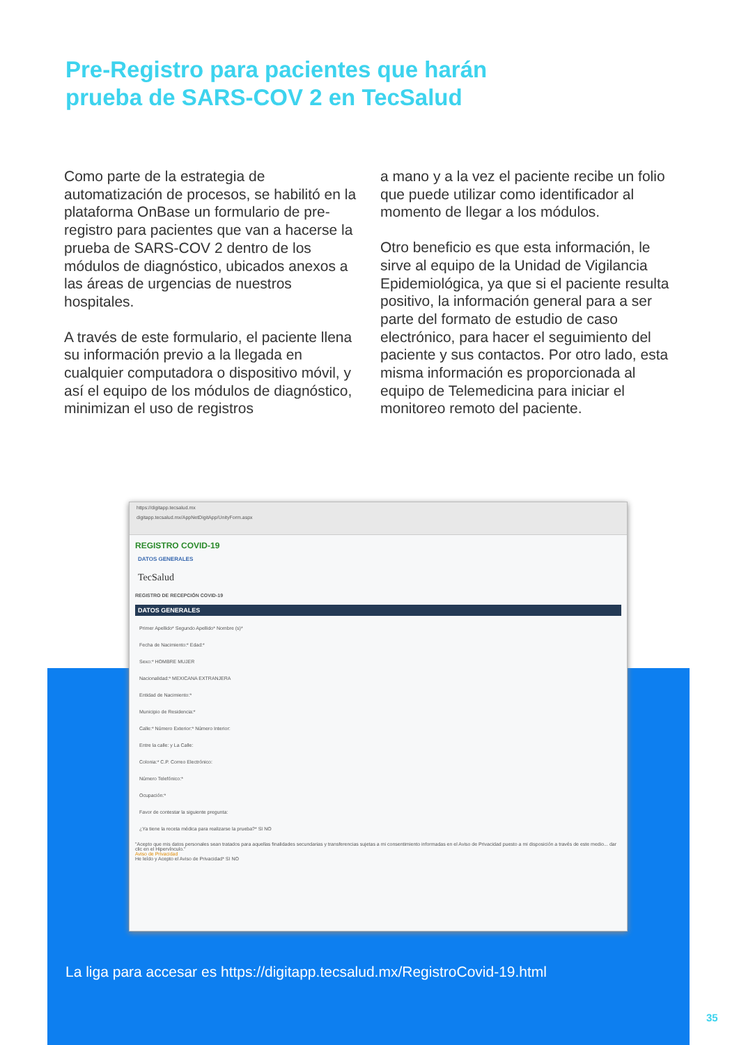Pre-Registro para pacientes que harán
prueba de SARS-COV 2 en TecSalud
Como parte de la estrategia de automatización de procesos, se habilitó en la plataforma OnBase un formulario de pre-registro para pacientes que van a hacerse la prueba de SARS-COV 2 dentro de los módulos de diagnóstico, ubicados anexos a las áreas de urgencias de nuestros hospitales.
A través de este formulario, el paciente llena su información previo a la llegada en cualquier computadora o dispositivo móvil, y así el equipo de los módulos de diagnóstico, minimizan el uso de registros
a mano y a la vez el paciente recibe un folio que puede utilizar como identificador al momento de llegar a los módulos.
Otro beneficio es que esta información, le sirve al equipo de la Unidad de Vigilancia Epidemiológica, ya que si el paciente resulta positivo, la información general para a ser parte del formato de estudio de caso electrónico, para hacer el seguimiento del paciente y sus contactos. Por otro lado, esta misma información es proporcionada al equipo de Telemedicina para iniciar el monitoreo remoto del paciente.
https://digitapp.tecsalud.mx
digitapp.tecsalud.mx/AppNetDigitApp/UnityForm.aspx
REGISTRO COVID-19
DATOS GENERALES
TecSalud
REGISTRO DE RECEPCIÓN COVID-19
DATOS GENERALES
Primer Apellido* Segundo Apellido* Nombre (s)*
Fecha de Nacimiento:* Edad:*
Sexo:* HOMBRE MUJER
Nacionalidad:* MEXICANA EXTRANJERA
Entidad de Nacimiento:*
Municipio de Residencia:*
Calle:* Número Exterior:* Número Interior:
Entre la calle: y La Calle:
Colonia:* C.P. Correo Electrónico:
Número Telefónico:*
Ocupación:*
Favor de contestar la siguiente pregunta:
¿Ya tiene la receta médica para realizarse la prueba?* SI NO
"Acepto que mis datos personales sean tratados para aquellas finalidades secundarias y transferencias sujetas a mi consentimiento informadas en el Aviso de Privacidad puesto a mi disposición a través de este medio... dar clic en el Hipervínculo."
Aviso de Privacidad
He leído y Acepto el Aviso de Privacidad* SI NO
La liga para accesar es https://digitapp.tecsalud.mx/RegistroCovid-19.html
35